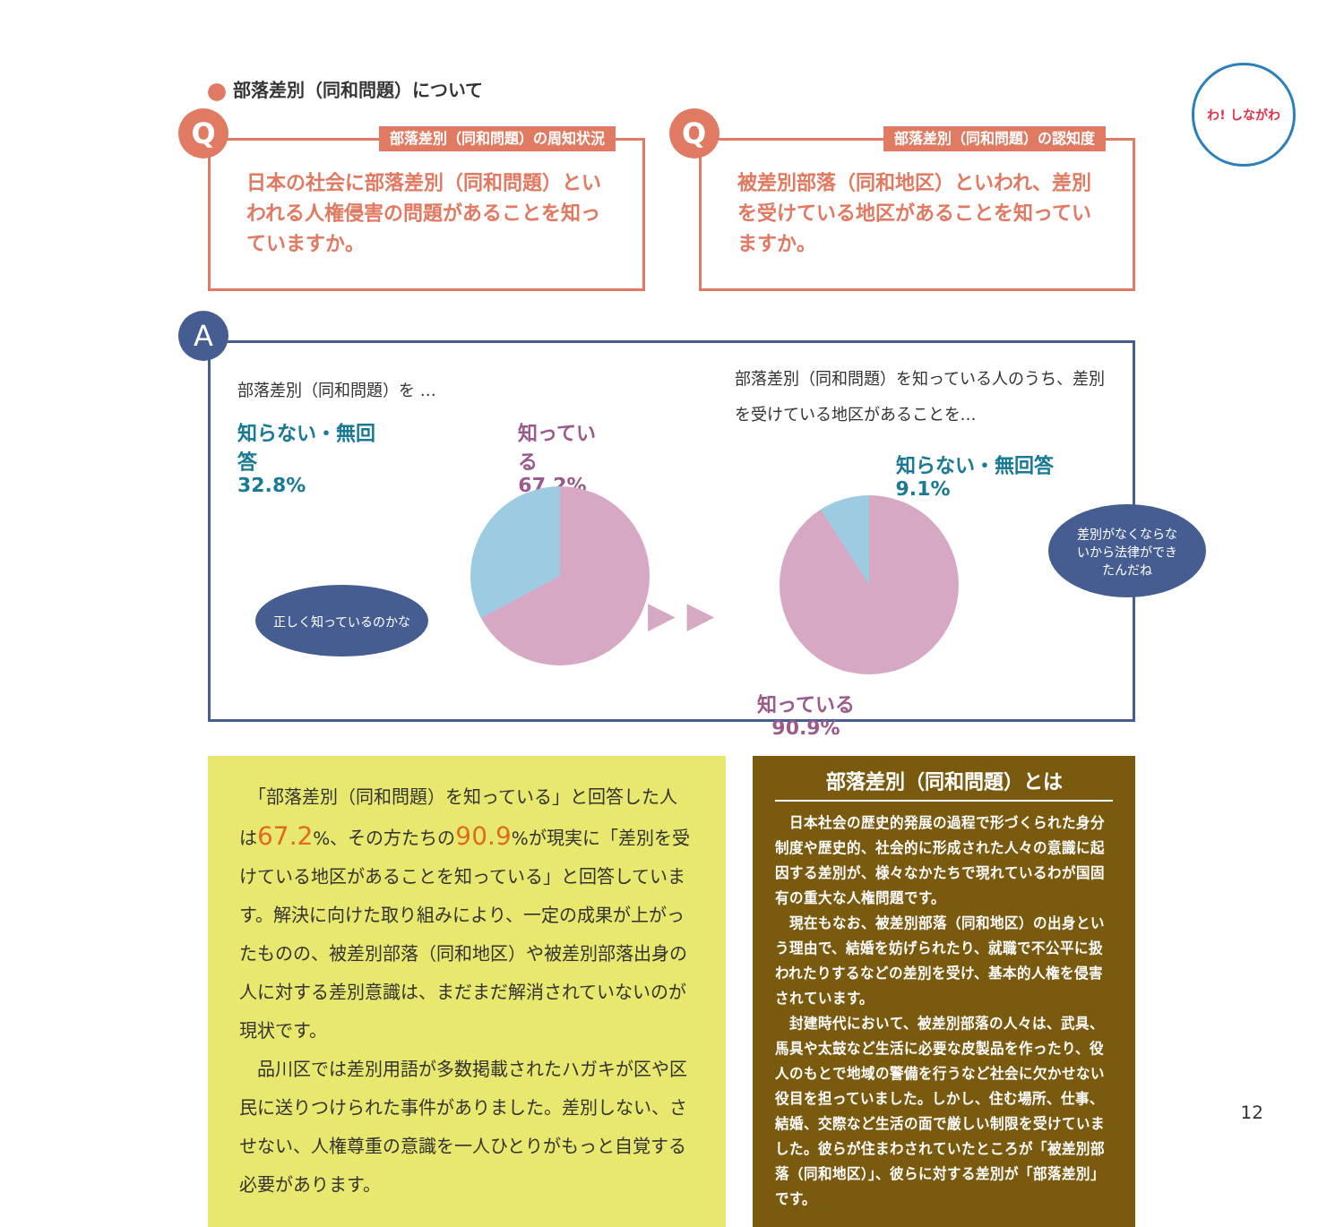わ! しながわ
部落差別（同和問題）について
Q 部落差別（同和問題）の周知状況
日本の社会に部落差別（同和問題）といわれる人権侵害の問題があることを知っていますか。
Q 部落差別（同和問題）の認知度
被差別部落（同和地区）といわれ、差別を受けている地区があることを知っていますか。
A
部落差別（同和問題）を …
知らない・無回答
32.8%
知っている
67.2%
正しく知っているのかな
▶ ▶ ▶
部落差別（同和問題）を知っている人のうち、差別を受けている地区があることを…
知らない・無回答
9.1%
差別がなくならないから法律ができたんだね
知っている
90.9%
　「部落差別（同和問題）を知っている」と回答した人は67.2%、その方たちの90.9%が現実に「差別を受けている地区があることを知っている」と回答しています。解決に向けた取り組みにより、一定の成果が上がったものの、被差別部落（同和地区）や被差別部落出身の人に対する差別意識は、まだまだ解消されていないのが現状です。
　品川区では差別用語が多数掲載されたハガキが区や区民に送りつけられた事件がありました。差別しない、させない、人権尊重の意識を一人ひとりがもっと自覚する必要があります。
部落差別（同和問題）とは
　日本社会の歴史的発展の過程で形づくられた身分制度や歴史的、社会的に形成された人々の意識に起因する差別が、様々なかたちで現れているわが国固有の重大な人権問題です。
　現在もなお、被差別部落（同和地区）の出身という理由で、結婚を妨げられたり、就職で不公平に扱われたりするなどの差別を受け、基本的人権を侵害されています。
　封建時代において、被差別部落の人々は、武具、馬具や太鼓など生活に必要な皮製品を作ったり、役人のもとで地域の警備を行うなど社会に欠かせない役目を担っていました。しかし、住む場所、仕事、結婚、交際など生活の面で厳しい制限を受けていました。彼らが住まわされていたところが「被差別部落（同和地区）」、彼らに対する差別が「部落差別」です。
12